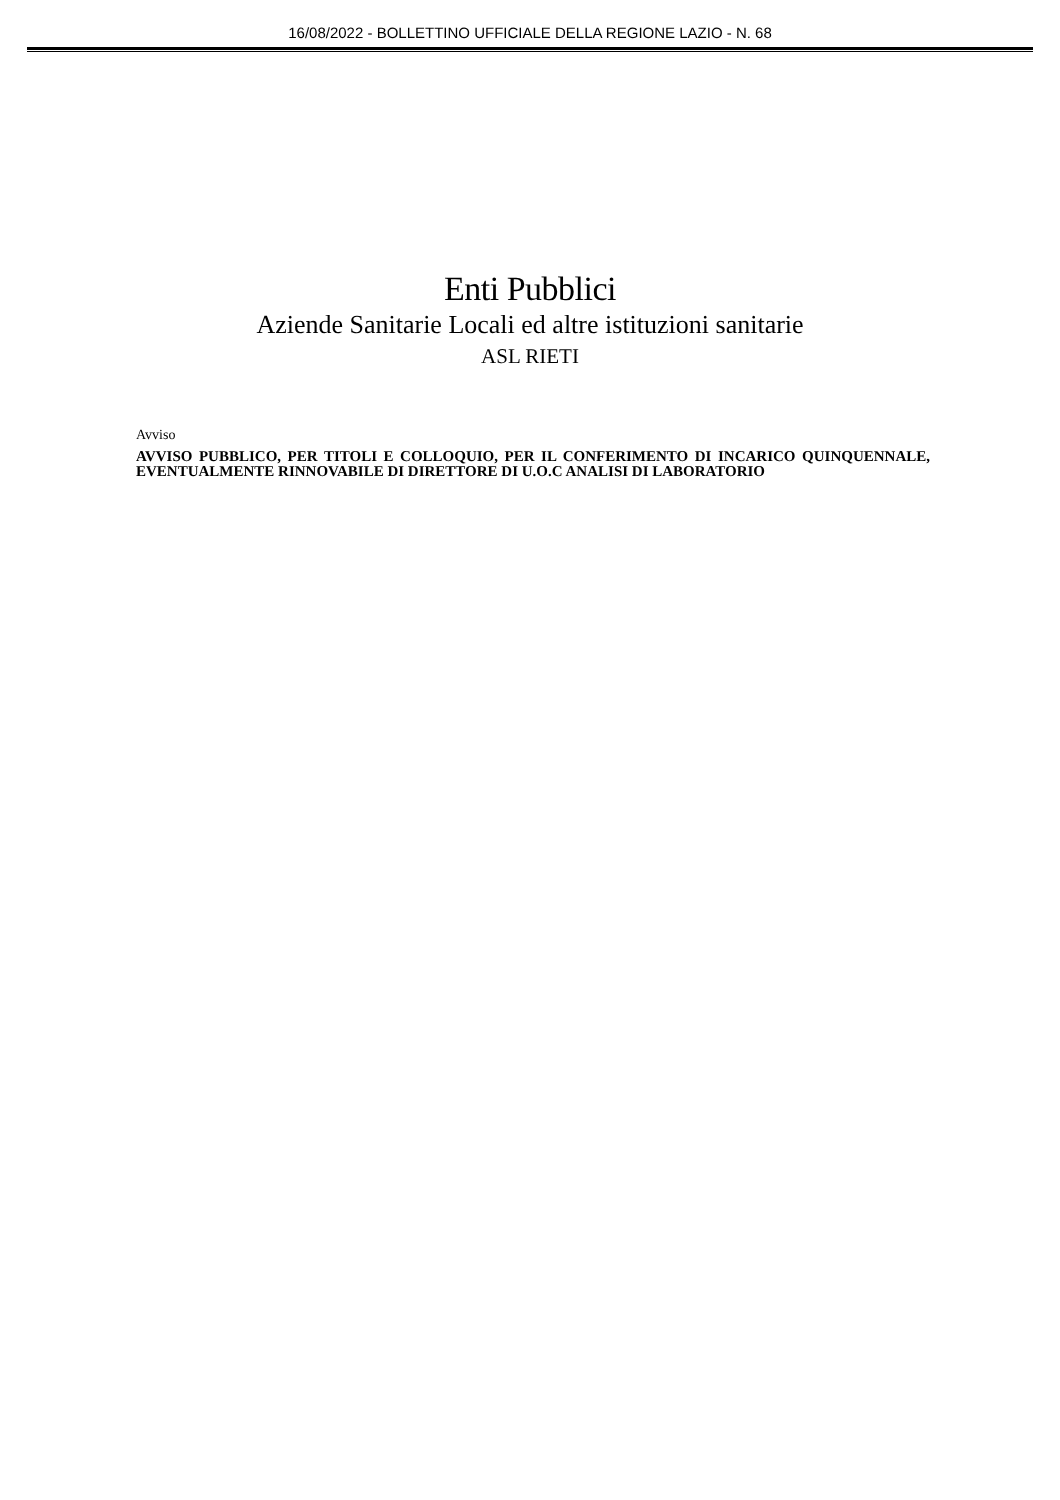16/08/2022 - BOLLETTINO UFFICIALE DELLA REGIONE LAZIO - N. 68
Enti Pubblici
Aziende Sanitarie Locali ed altre istituzioni sanitarie
ASL RIETI
Avviso
AVVISO PUBBLICO, PER TITOLI E COLLOQUIO, PER IL CONFERIMENTO DI INCARICO QUINQUENNALE, EVENTUALMENTE RINNOVABILE DI DIRETTORE DI U.O.C ANALISI DI LABORATORIO